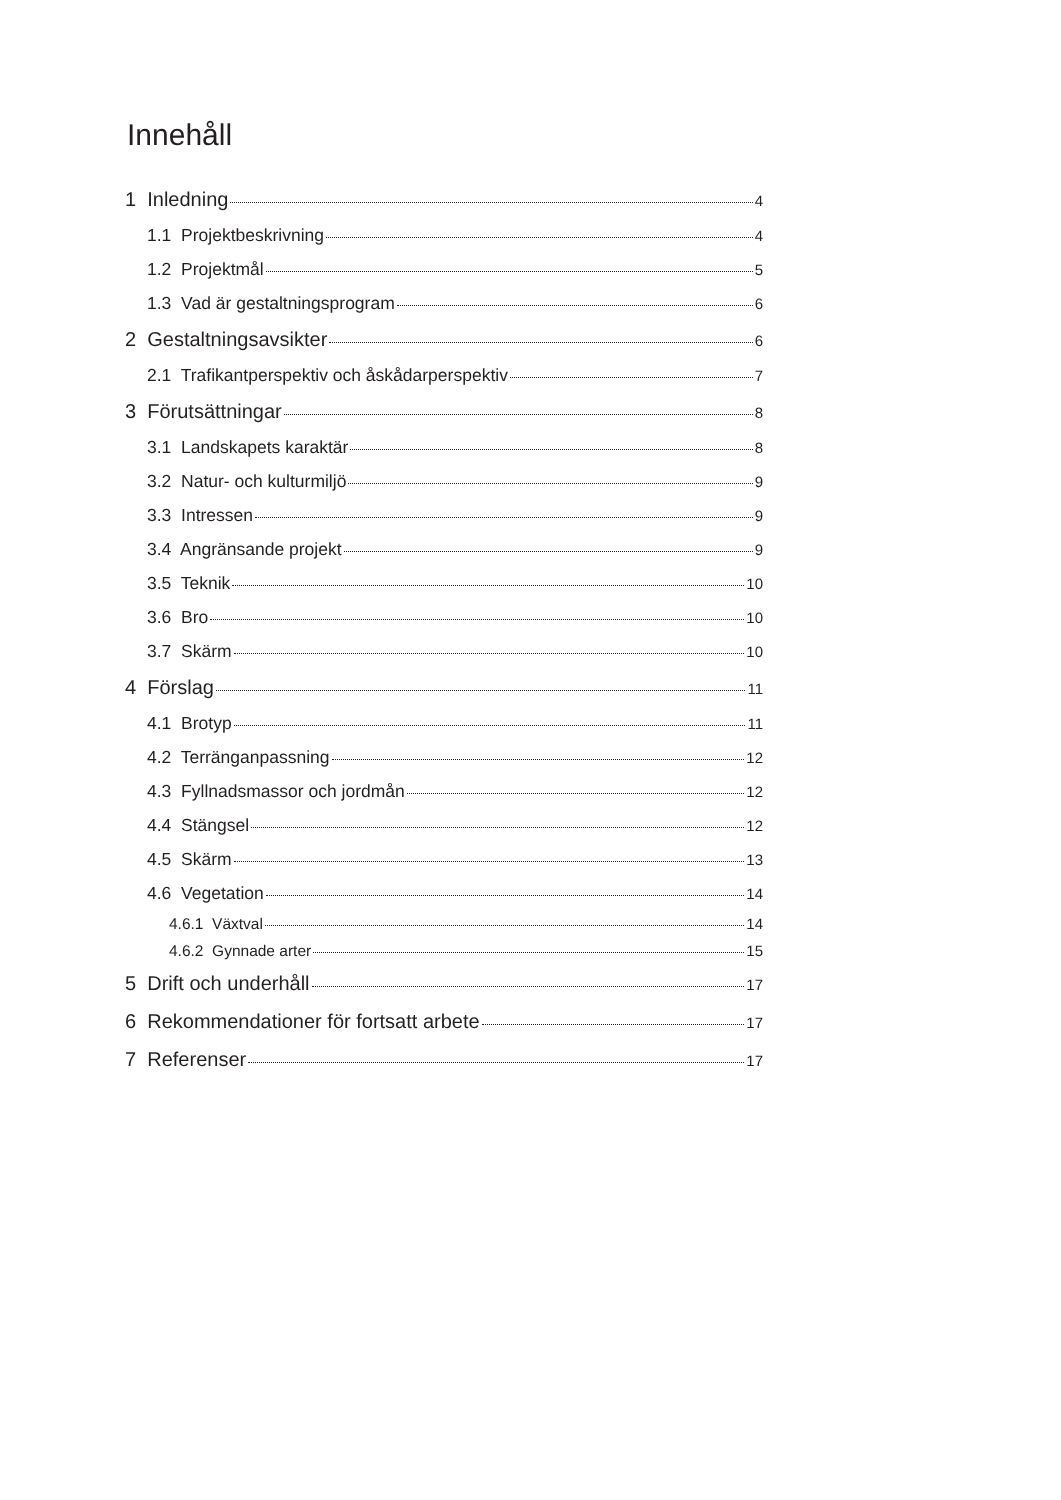Innehåll
1 Inledning 4
1.1 Projektbeskrivning 4
1.2 Projektmål 5
1.3 Vad är gestaltningsprogram 6
2 Gestaltningsavsikter 6
2.1 Trafikantperspektiv och åskådarperspektiv 7
3 Förutsättningar 8
3.1 Landskapets karaktär 8
3.2 Natur- och kulturmiljö 9
3.3 Intressen 9
3.4 Angränsande projekt 9
3.5 Teknik 10
3.6 Bro 10
3.7 Skärm 10
4 Förslag 11
4.1 Brotyp 11
4.2 Terränganpassning 12
4.3 Fyllnadsmassor och jordmån 12
4.4 Stängsel 12
4.5 Skärm 13
4.6 Vegetation 14
4.6.1 Växtval 14
4.6.2 Gynnade arter 15
5 Drift och underhåll 17
6 Rekommendationer för fortsatt arbete 17
7 Referenser 17